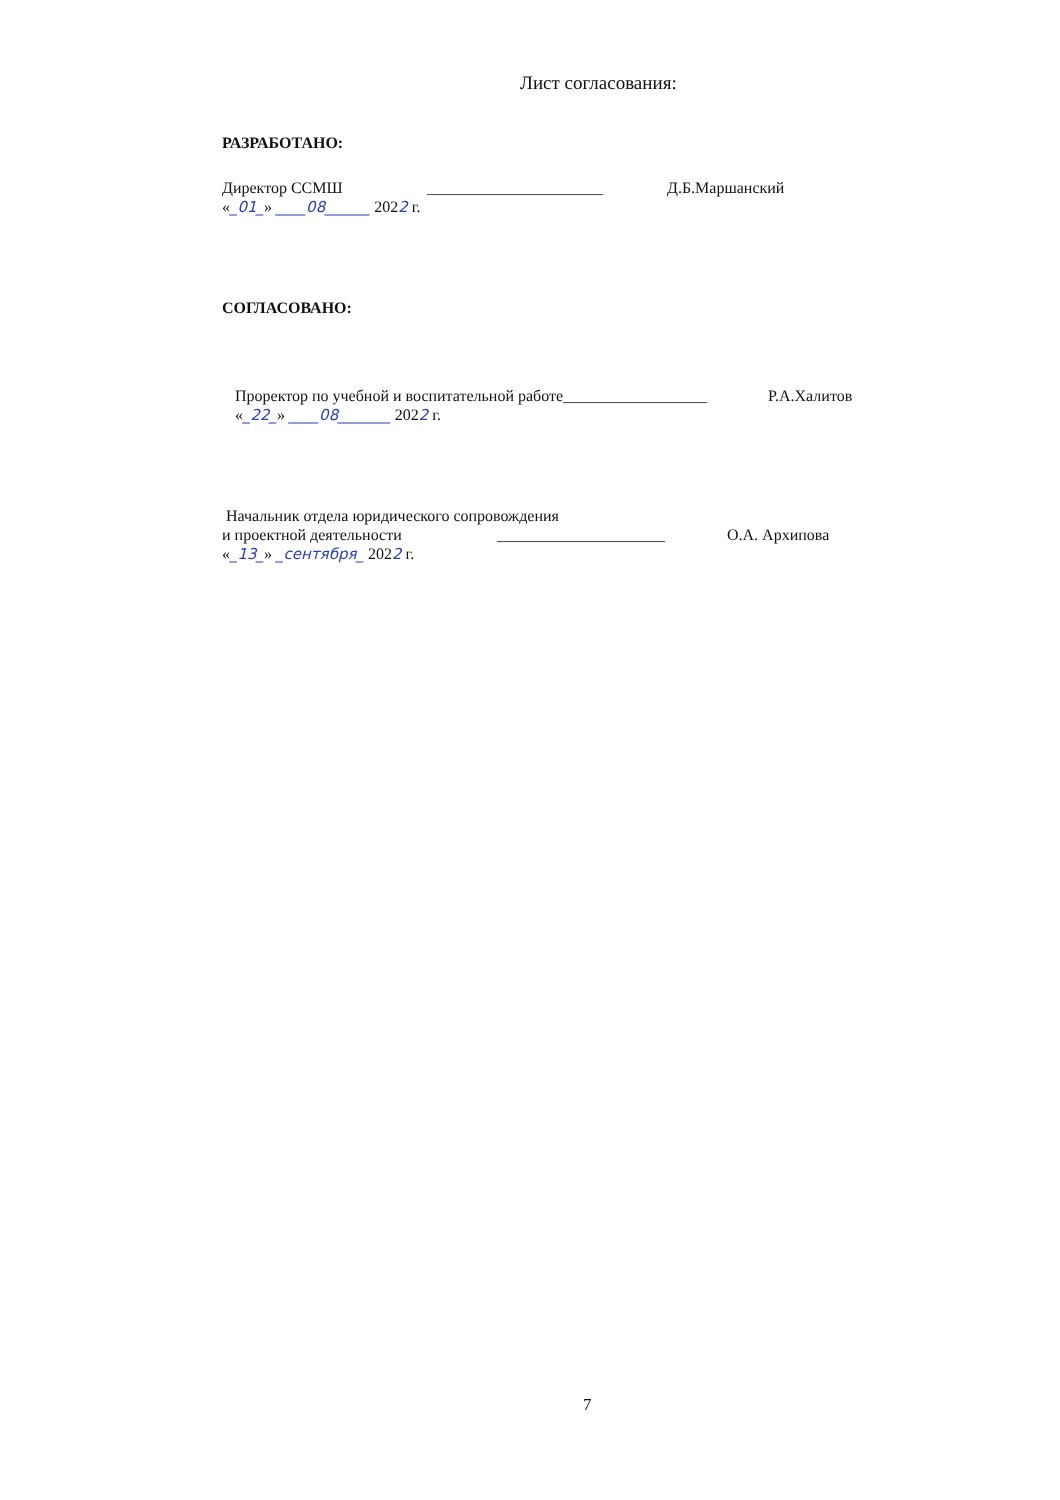Лист согласования:
РАЗРАБОТАНО:
Директор ССМШ ______________________ Д.Б.Маршанский
«_01_» ____08______ 2022 г.
СОГЛАСОВАНО:
Проректор по учебной и воспитательной работе __________________ Р.А.Халитов
«_22_» ____08_______ 2022 г.
Начальник отдела юридического сопровождения
и проектной деятельности _____________________ О.А. Архипова
«_13_» _сентября_ 2022 г.
7